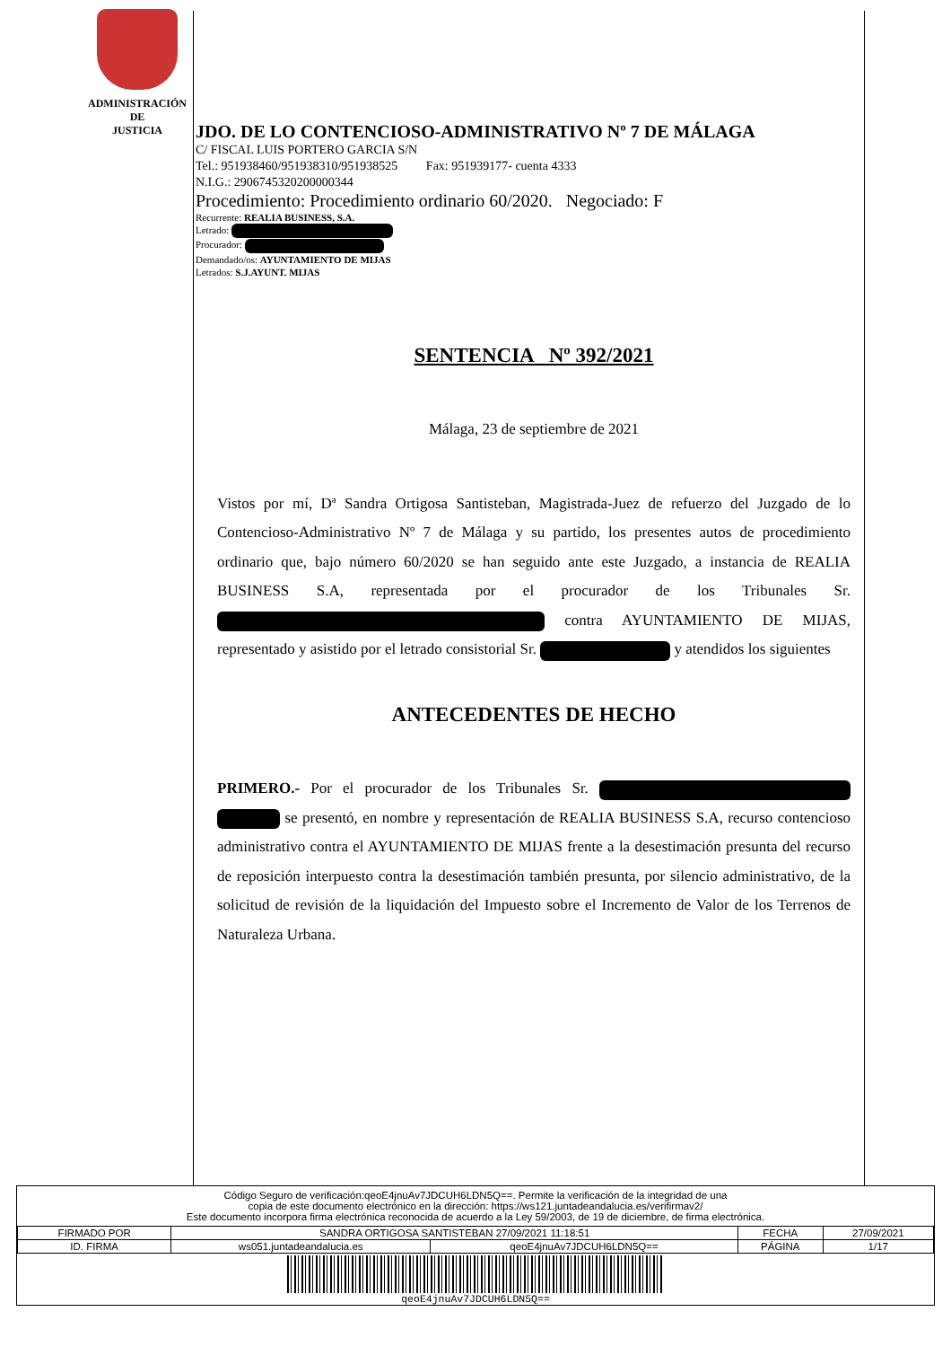ADMINISTRACIÓN
DE
JUSTICIA
JDO. DE LO CONTENCIOSO-ADMINISTRATIVO Nº 7 DE MÁLAGA
C/ FISCAL LUIS PORTERO GARCIA S/N
Tel.: 951938460/951938310/951938525 Fax: 951939177- cuenta 4333
N.I.G.: 2906745320200000344
Procedimiento: Procedimiento ordinario 60/2020. Negociado: F
Recurrente: REALIA BUSINESS, S.A.
Letrado:
Procurador:
Demandado/os: AYUNTAMIENTO DE MIJAS
Letrados: S.J.AYUNT. MIJAS
SENTENCIA Nº 392/2021
Málaga, 23 de septiembre de 2021
Vistos por mí, Dª Sandra Ortigosa Santisteban, Magistrada-Juez de refuerzo del Juzgado de lo Contencioso-Administrativo Nº 7 de Málaga y su partido, los presentes autos de procedimiento ordinario que, bajo número 60/2020 se han seguido ante este Juzgado, a instancia de REALIA BUSINESS S.A, representada por el procurador de los Tribunales Sr. contra AYUNTAMIENTO DE MIJAS, representado y asistido por el letrado consistorial Sr. y atendidos los siguientes
ANTECEDENTES DE HECHO
PRIMERO.- Por el procurador de los Tribunales Sr. se presentó, en nombre y representación de REALIA BUSINESS S.A, recurso contencioso administrativo contra el AYUNTAMIENTO DE MIJAS frente a la desestimación presunta del recurso de reposición interpuesto contra la desestimación también presunta, por silencio administrativo, de la solicitud de revisión de la liquidación del Impuesto sobre el Incremento de Valor de los Terrenos de Naturaleza Urbana.
Código Seguro de verificación:qeoE4jnuAv7JDCUH6LDN5Q==. Permite la verificación de la integridad de una
copia de este documento electrónico en la dirección: https://ws121.juntadeandalucia.es/verifirmav2/
Este documento incorpora firma electrónica reconocida de acuerdo a la Ley 59/2003, de 19 de diciembre, de firma electrónica.
| FIRMADO POR | SANDRA ORTIGOSA SANTISTEBAN 27/09/2021 11:18:51 | | FECHA | 27/09/2021 |
| ID. FIRMA | ws051.juntadeandalucia.es | qeoE4jnuAv7JDCUH6LDN5Q== | PÁGINA | 1/17 |
qeoE4jnuAv7JDCUH6LDN5Q==